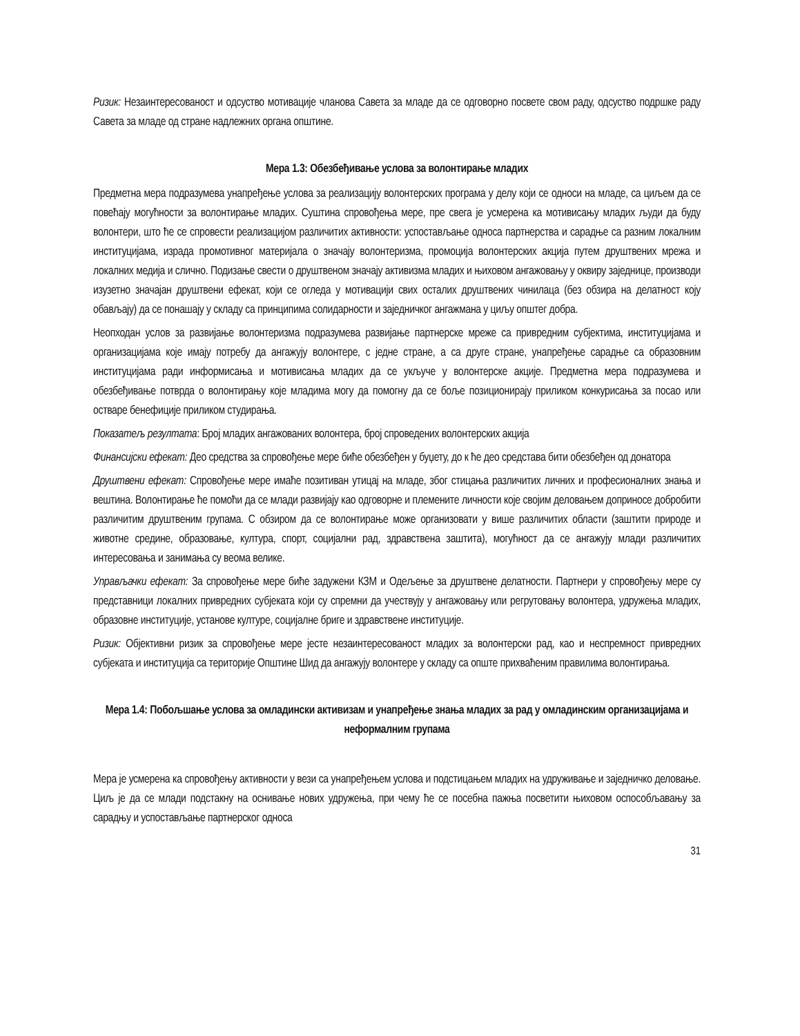Ризик: Незаинтересованост и одсуство мотивације чланова Савета за младе да се одговорно посвете свом раду, одсуство подршке раду Савета за младе од стране надлежних органа општине.
Мера 1.3: Обезбеђивање услова за волонтирање младих
Предметна мера подразумева унапређење услова за реализацију волонтерских програма у делу који се односи на младе, са циљем да се повећају могућности за волонтирање младих. Суштина спровођења мере, пре свега је усмерена ка мотивисању младих људи да буду волонтери, што ће се спровести реализацијом различитих активности: успостављање односа партнерства и сарадње са разним локалним институцијама, израда промотивног материјала о значају волонтеризма, промоција волонтерских акција путем друштвених мрежа и локалних медија и слично. Подизање свести о друштвеном значају активизма младих и њиховом ангажовању у оквиру заједнице, производи изузетно значајан друштвени ефекат, који се огледа у мотивацији свих осталих друштвених чинилаца (без обзира на делатност коју обављају) да се понашају у складу са принципима солидарности и заједничког ангажмана у циљу општег добра.
Неопходан услов за развијање волонтеризма подразумева развијање партнерске мреже са привредним субјектима, институцијама и организацијама које имају потребу да ангажују волонтере, с једне стране, а са друге стране, унапређење сарадње са образовним институцијама ради информисања и мотивисања младих да се укључе у волонтерске акције. Предметна мера подразумева и обезбеђивање потврда о волонтирању које младима могу да помогну да се боље позиционирају приликом конкурисања за посао или остваре бенефиције приликом студирања.
Показатељ резултата: Број младих ангажованих волонтера, број спроведених волонтерских акција
Финансијски ефекат: Део средства за спровођење мере биће обезбеђен у буџету, до к ће део средстава бити обезбеђен од донатора
Друштвени ефекат: Спровођење мере имаће позитиван утицај на младе, због стицања различитих личних и професионалних знања и вештина. Волонтирање ће помоћи да се млади развијају као одговорне и племените личности које својим деловањем доприносе добробити различитим друштвеним групама. С обзиром да се волонтирање може организовати у више различитих области (заштити природе и животне средине, образовање, култура, спорт, социјални рад, здравствена заштита), могућност да се ангажују млади различитих интересовања и занимања су веома велике.
Управљачки ефекат: За спровођење мере биће задужени КЗМ и Одељење за друштвене делатности. Партнери у спровођењу мере су представници локалних привредних субјеката који су спремни да учествују у ангажовању или регрутовању волонтера, удружења младих, образовне институције, установе културе, социјалне бриге и здравствене институције.
Ризик: Објективни ризик за спровођење мере јесте незаинтересованост младих за волонтерски рад, као и неспремност привредних субјеката и институција са територије Општине Шид да ангажују волонтере у складу са опште прихваћеним правилима волонтирања.
Мера 1.4: Побољшање услова за омладински активизам и унапређење знања младих за рад у омладинским организацијама и неформалним групама
Мера је усмерена ка спровођењу активности у вези са унапређењем услова и подстицањем младих на удруживање и заједничко деловање. Циљ је да се млади подстакну на оснивање нових удружења, при чему ће се посебна пажња посветити њиховом оспособљавању за сарадњу и успостављање партнерског односа
31